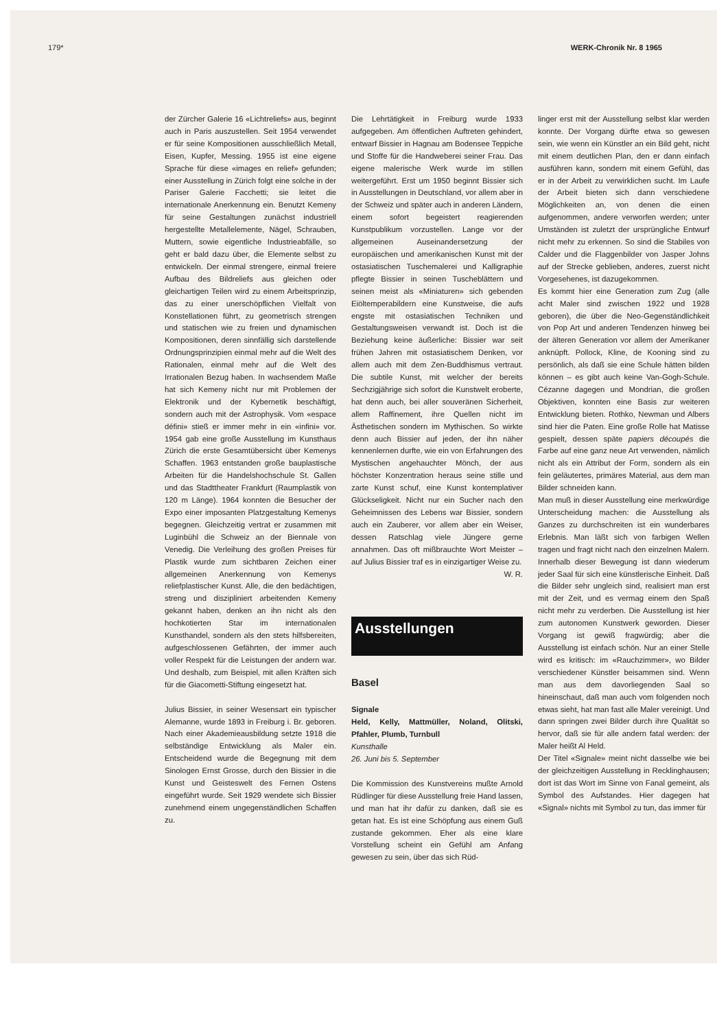179* WERK-Chronik Nr. 8 1965
der Zürcher Galerie 16 «Lichtreliefs» aus, beginnt auch in Paris auszustellen. Seit 1954 verwendet er für seine Kompositionen ausschließlich Metall, Eisen, Kupfer, Messing. 1955 ist eine eigene Sprache für diese «images en relief» gefunden; einer Ausstellung in Zürich folgt eine solche in der Pariser Galerie Facchetti; sie leitet die internationale Anerkennung ein. Benutzt Kemeny für seine Gestaltungen zunächst industriell hergestellte Metallelemente, Nägel, Schrauben, Muttern, sowie eigentliche Industrieabfälle, so geht er bald dazu über, die Elemente selbst zu entwickeln. Der einmal strengere, einmal freiere Aufbau des Bildreliefs aus gleichen oder gleichartigen Teilen wird zu einem Arbeitsprinzip, das zu einer unerschöpflichen Vielfalt von Konstellationen führt, zu geometrisch strengen und statischen wie zu freien und dynamischen Kompositionen, deren sinnfällig sich darstellende Ordnungsprinzipien einmal mehr auf die Welt des Rationalen, einmal mehr auf die Welt des Irrationalen Bezug haben. In wachsendem Maße hat sich Kemeny nicht nur mit Problemen der Elektronik und der Kybernetik beschäftigt, sondern auch mit der Astrophysik. Vom «espace défini» stieß er immer mehr in ein «infini» vor. 1954 gab eine große Ausstellung im Kunsthaus Zürich die erste Gesamtübersicht über Kemenys Schaffen. 1963 entstanden große bauplastische Arbeiten für die Handelshochschule St. Gallen und das Stadttheater Frankfurt (Raumplastik von 120 m Länge). 1964 konnten die Besucher der Expo einer imposanten Platzgestaltung Kemenys begegnen. Gleichzeitig vertrat er zusammen mit Luginbühl die Schweiz an der Biennale von Venedig. Die Verleihung des großen Preises für Plastik wurde zum sichtbaren Zeichen einer allgemeinen Anerkennung von Kemenys reliefplastischer Kunst. Alle, die den bedächtigen, streng und diszipliniert arbeitenden Kemeny gekannt haben, denken an ihn nicht als den hochkotierten Star im internationalen Kunsthandel, sondern als den stets hilfsbereiten, aufgeschlossenen Gefährten, der immer auch voller Respekt für die Leistungen der andern war. Und deshalb, zum Beispiel, mit allen Kräften sich für die Giacometti-Stiftung eingesetzt hat.
Julius Bissier, in seiner Wesensart ein typischer Alemanne, wurde 1893 in Freiburg i. Br. geboren. Nach einer Akademieausbildung setzte 1918 die selbständige Entwicklung als Maler ein. Entscheidend wurde die Begegnung mit dem Sinologen Ernst Grosse, durch den Bissier in die Kunst und Geisteswelt des Fernen Ostens eingeführt wurde. Seit 1929 wendete sich Bissier zunehmend einem ungegenständlichen Schaffen zu.
Die Lehrtätigkeit in Freiburg wurde 1933 aufgegeben. Am öffentlichen Auftreten gehindert, entwarf Bissier in Hagnau am Bodensee Teppiche und Stoffe für die Handweberei seiner Frau. Das eigene malerische Werk wurde im stillen weitergeführt. Erst um 1950 beginnt Bissier sich in Ausstellungen in Deutschland, vor allem aber in der Schweiz und später auch in anderen Ländern, einem sofort begeistert reagierenden Kunstpublikum vorzustellen. Lange vor der allgemeinen Auseinandersetzung der europäischen und amerikanischen Kunst mit der ostasiatischen Tuschemalerei und Kalligraphie pflegte Bissier in seinen Tuscheblättern und seinen meist als «Miniaturen» sich gebenden Eiöltemperabildern eine Kunstweise, die aufs engste mit ostasiatischen Techniken und Gestaltungsweisen verwandt ist. Doch ist die Beziehung keine äußerliche: Bissier war seit frühen Jahren mit ostasiatischem Denken, vor allem auch mit dem Zen-Buddhismus vertraut. Die subtile Kunst, mit welcher der bereits Sechzigjährige sich sofort die Kunstwelt eroberte, hat denn auch, bei aller souveränen Sicherheit, allem Raffinement, ihre Quellen nicht im Ästhetischen sondern im Mythischen. So wirkte denn auch Bissier auf jeden, der ihn näher kennenlernen durfte, wie ein von Erfahrungen des Mystischen angehauchter Mönch, der aus höchster Konzentration heraus seine stille und zarte Kunst schuf, eine Kunst kontemplativer Glückseligkeit. Nicht nur ein Sucher nach den Geheimnissen des Lebens war Bissier, sondern auch ein Zauberer, vor allem aber ein Weiser, dessen Ratschlag viele Jüngere gerne annahmen. Das oft mißbrauchte Wort Meister – auf Julius Bissier traf es in einzigartiger Weise zu. W. R.
Ausstellungen
Basel
Signale
Held, Kelly, Mattmüller, Noland, Olitski, Pfahler, Plumb, Turnbull
Kunsthalle
26. Juni bis 5. September
Die Kommission des Kunstvereins mußte Arnold Rüdlinger für diese Ausstellung freie Hand lassen, und man hat ihr dafür zu danken, daß sie es getan hat. Es ist eine Schöpfung aus einem Guß zustande gekommen. Eher als eine klare Vorstellung scheint ein Gefühl am Anfang gewesen zu sein, über das sich Rüd-
linger erst mit der Ausstellung selbst klar werden konnte. Der Vorgang dürfte etwa so gewesen sein, wie wenn ein Künstler an ein Bild geht, nicht mit einem deutlichen Plan, den er dann einfach ausführen kann, sondern mit einem Gefühl, das er in der Arbeit zu verwirklichen sucht. Im Laufe der Arbeit bieten sich dann verschiedene Möglichkeiten an, von denen die einen aufgenommen, andere verworfen werden; unter Umständen ist zuletzt der ursprüngliche Entwurf nicht mehr zu erkennen. So sind die Stabiles von Calder und die Flaggenbilder von Jasper Johns auf der Strecke geblieben, anderes, zuerst nicht Vorgesehenes, ist dazugekommen.
Es kommt hier eine Generation zum Zug (alle acht Maler sind zwischen 1922 und 1928 geboren), die über die Neo-Gegenständlichkeit von Pop Art und anderen Tendenzen hinweg bei der älteren Generation vor allem der Amerikaner anknüpft. Pollock, Kline, de Kooning sind zu persönlich, als daß sie eine Schule hätten bilden können – es gibt auch keine Van-Gogh-Schule. Cézanne dagegen und Mondrian, die großen Objektiven, konnten eine Basis zur weiteren Entwicklung bieten. Rothko, Newman und Albers sind hier die Paten. Eine große Rolle hat Matisse gespielt, dessen späte papiers découpés die Farbe auf eine ganz neue Art verwenden, nämlich nicht als ein Attribut der Form, sondern als ein fein geläutertes, primäres Material, aus dem man Bilder schneiden kann.
Man muß in dieser Ausstellung eine merkwürdige Unterscheidung machen: die Ausstellung als Ganzes zu durchschreiten ist ein wunderbares Erlebnis. Man läßt sich von farbigen Wellen tragen und fragt nicht nach den einzelnen Malern. Innerhalb dieser Bewegung ist dann wiederum jeder Saal für sich eine künstlerische Einheit. Daß die Bilder sehr ungleich sind, realisiert man erst mit der Zeit, und es vermag einem den Spaß nicht mehr zu verderben. Die Ausstellung ist hier zum autonomen Kunstwerk geworden. Dieser Vorgang ist gewiß fragwürdig; aber die Ausstellung ist einfach schön. Nur an einer Stelle wird es kritisch: im «Rauchzimmer», wo Bilder verschiedener Künstler beisammen sind. Wenn man aus dem davorliegenden Saal so hineinschaut, daß man auch vom folgenden noch etwas sieht, hat man fast alle Maler vereinigt. Und dann springen zwei Bilder durch ihre Qualität so hervor, daß sie für alle andern fatal werden: der Maler heißt Al Held.
Der Titel «Signale» meint nicht dasselbe wie bei der gleichzeitigen Ausstellung in Recklinghausen; dort ist das Wort im Sinne von Fanal gemeint, als Symbol des Aufstandes. Hier dagegen hat «Signal» nichts mit Symbol zu tun, das immer für